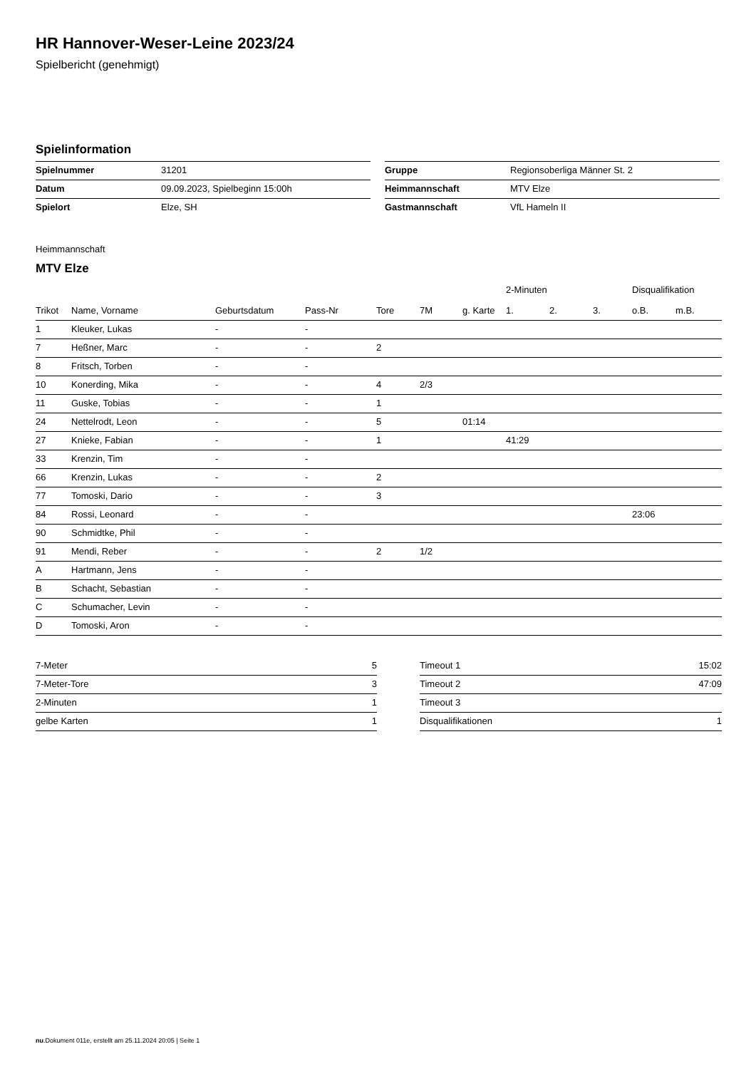HR Hannover-Weser-Leine 2023/24
Spielbericht (genehmigt)
Spielinformation
| Spielnummer | 31201 |
| Datum | 09.09.2023, Spielbeginn 15:00h |
| Spielort | Elze, SH |
| Gruppe | Regionsoberliga Männer St. 2 |
| Heimmannschaft | MTV Elze |
| Gastmannschaft | VfL Hameln II |
Heimmannschaft
MTV Elze
| | | | | | | | 2-Minuten | | | Disqualifikation | |
| --- | --- | --- | --- | --- | --- | --- | --- | --- | --- | --- | --- |
| Trikot | Name, Vorname | Geburtsdatum | Pass-Nr | Tore | 7M | g. Karte | 1. | 2. | 3. | o.B. | m.B. |
| 1 | Kleuker, Lukas | - | - | | | | | | | | |
| 7 | Heßner, Marc | - | - | 2 | | | | | | | |
| 8 | Fritsch, Torben | - | - | | | | | | | | |
| 10 | Konerding, Mika | - | - | 4 | 2/3 | | | | | | |
| 11 | Guske, Tobias | - | - | 1 | | | | | | | |
| 24 | Nettelrodt, Leon | - | - | 5 | | 01:14 | | | | | |
| 27 | Knieke, Fabian | - | - | 1 | | | 41:29 | | | | |
| 33 | Krenzin, Tim | - | - | | | | | | | | |
| 66 | Krenzin, Lukas | - | - | 2 | | | | | | | |
| 77 | Tomoski, Dario | - | - | 3 | | | | | | | |
| 84 | Rossi, Leonard | - | - | | | | | | | 23:06 | |
| 90 | Schmidtke, Phil | - | - | | | | | | | | |
| 91 | Mendi, Reber | - | - | 2 | 1/2 | | | | | | |
| A | Hartmann, Jens | - | - | | | | | | | | |
| B | Schacht, Sebastian | - | - | | | | | | | | |
| C | Schumacher, Levin | - | - | | | | | | | | |
| D | Tomoski, Aron | - | - | | | | | | | | |
| 7-Meter | 5 |
| 7-Meter-Tore | 3 |
| 2-Minuten | 1 |
| gelbe Karten | 1 |
| Timeout 1 | 15:02 |
| Timeout 2 | 47:09 |
| Timeout 3 | |
| Disqualifikationen | 1 |
nu.Dokument 011e, erstellt am 25.11.2024 20:05 | Seite 1